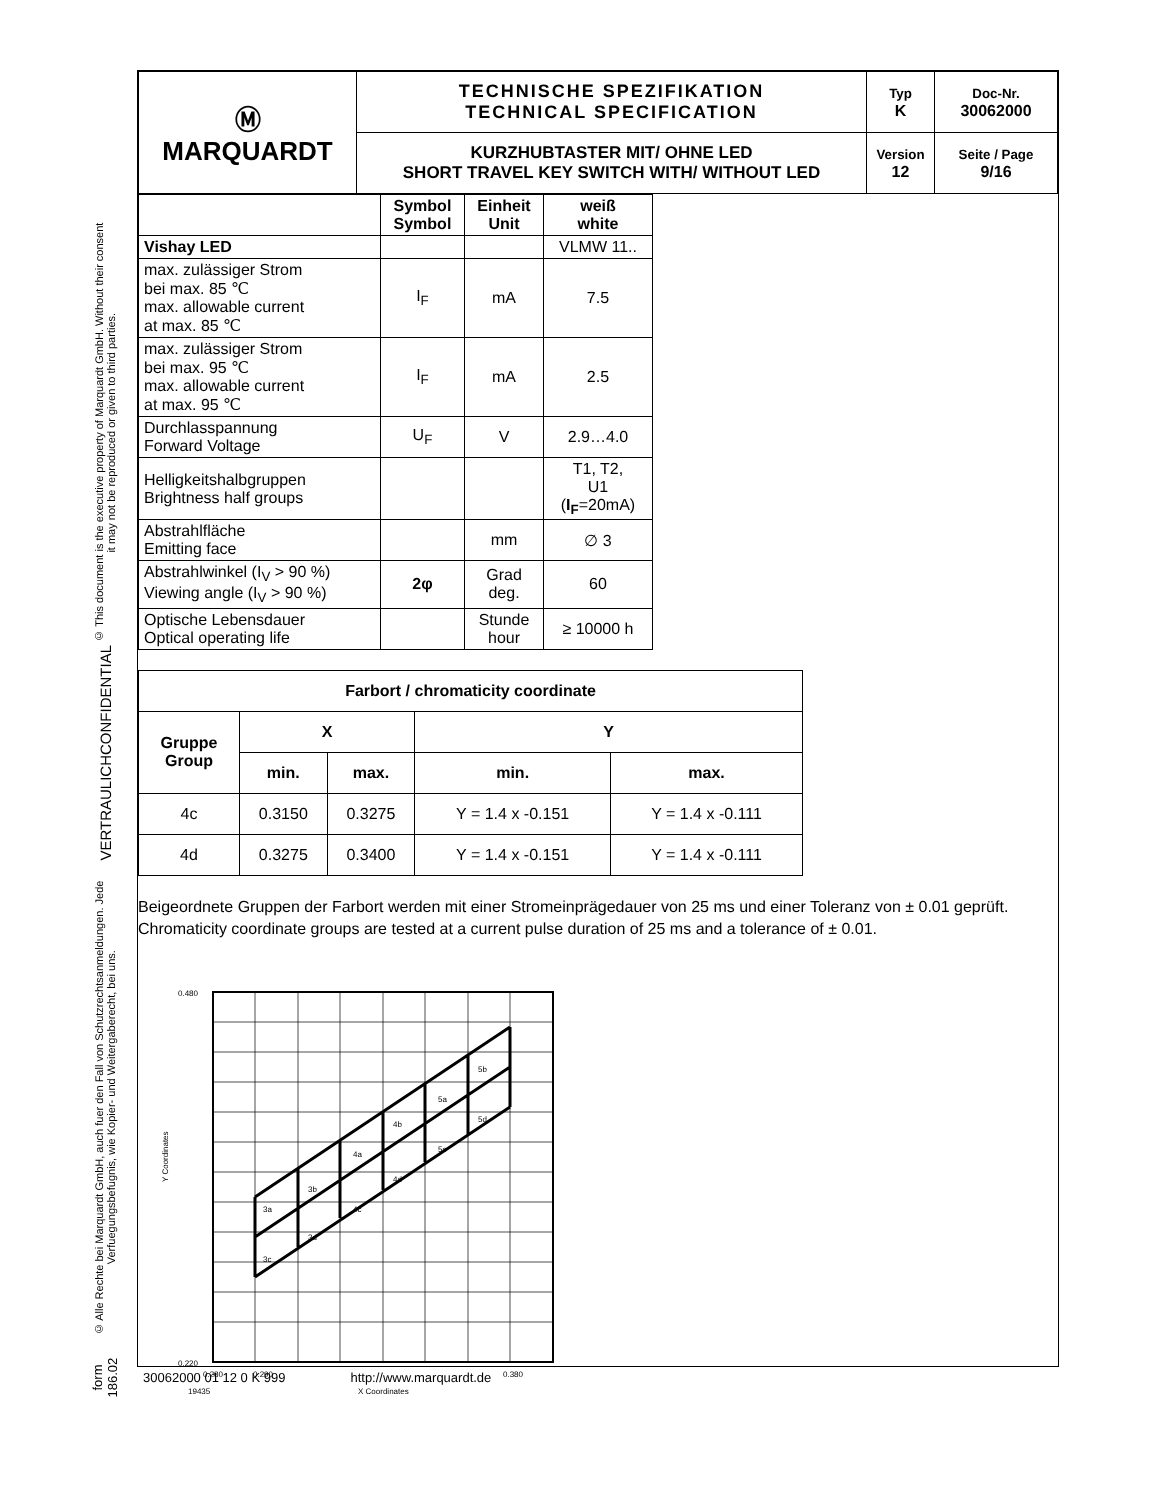© This document is the executive property of Marquardt GmbH. Without their consent it may not be reproduced or given to third parties.
CONFIDENTIAL
VERTRAULICH
© Alle Rechte bei Marquardt GmbH, auch fuer den Fall von Schutzrechtsanmeldungen. Jede Verfuegungsbefugnis, wie Kopier- und Weitergaberecht, bei uns.
form 186.02
| Ⓜ MARQUARDT | TECHNISCHE SPEZIFIKATION TECHNICAL SPECIFICATION | Typ K | Doc-Nr. 30062000 |
| | KURZHUBTASTER MIT/ OHNE LED SHORT TRAVEL KEY SWITCH WITH/ WITHOUT LED | Version 12 | Seite / Page 9/16 |
| | Symbol Symbol | Einheit Unit | weiß white |
| Vishay LED | | | VLMW 11.. |
| max. zulässiger Strom bei max. 85 ℃ max. allowable current at max. 85 ℃ | I<sub>F</sub> | mA | 7.5 |
| max. zulässiger Strom bei max. 95 ℃ max. allowable current at max. 95 ℃ | I<sub>F</sub> | mA | 2.5 |
| Durchlasspannung Forward Voltage | U<sub>F</sub> | V | 2.9…4.0 |
| Helligkeitshalbgruppen Brightness half groups | | | T1, T2, U1 ( I<sub>F</sub> =20mA) |
| Abstrahlfläche Emitting face | | mm | ∅ 3 |
| Abstrahlwinkel (I<sub>V</sub> > 90 %) Viewing angle (I<sub>V</sub> > 90 %) | 2φ | Grad deg. | 60 |
| Optische Lebensdauer Optical operating life | | Stunde hour | ≥ 10000 h |
| Farbort / chromaticity coordinate | | | | |
| Gruppe Group | X | | Y | |
| | min. | max. | min. | max. |
| 4c | 0.3150 | 0.3275 | Y = 1.4 x -0.151 | Y = 1.4 x -0.111 |
| 4d | 0.3275 | 0.3400 | Y = 1.4 x -0.151 | Y = 1.4 x -0.111 |
Beigeordnete Gruppen der Farbort werden mit einer Stromeinprägedauer von 25 ms und einer Toleranz von ± 0.01 geprüft.
Chromaticity coordinate groups are tested at a current pulse duration of 25 ms and a tolerance of ± 0.01.
3a
3b
3c
3d
4a
4b
4c
4d
5a
5b
5c
5d
0.480
0.220
0.280
0.290
0.380
19435
X Coordinates
Y Coordinates
30062000 01 12 0 K 999 http://www.marquardt.de